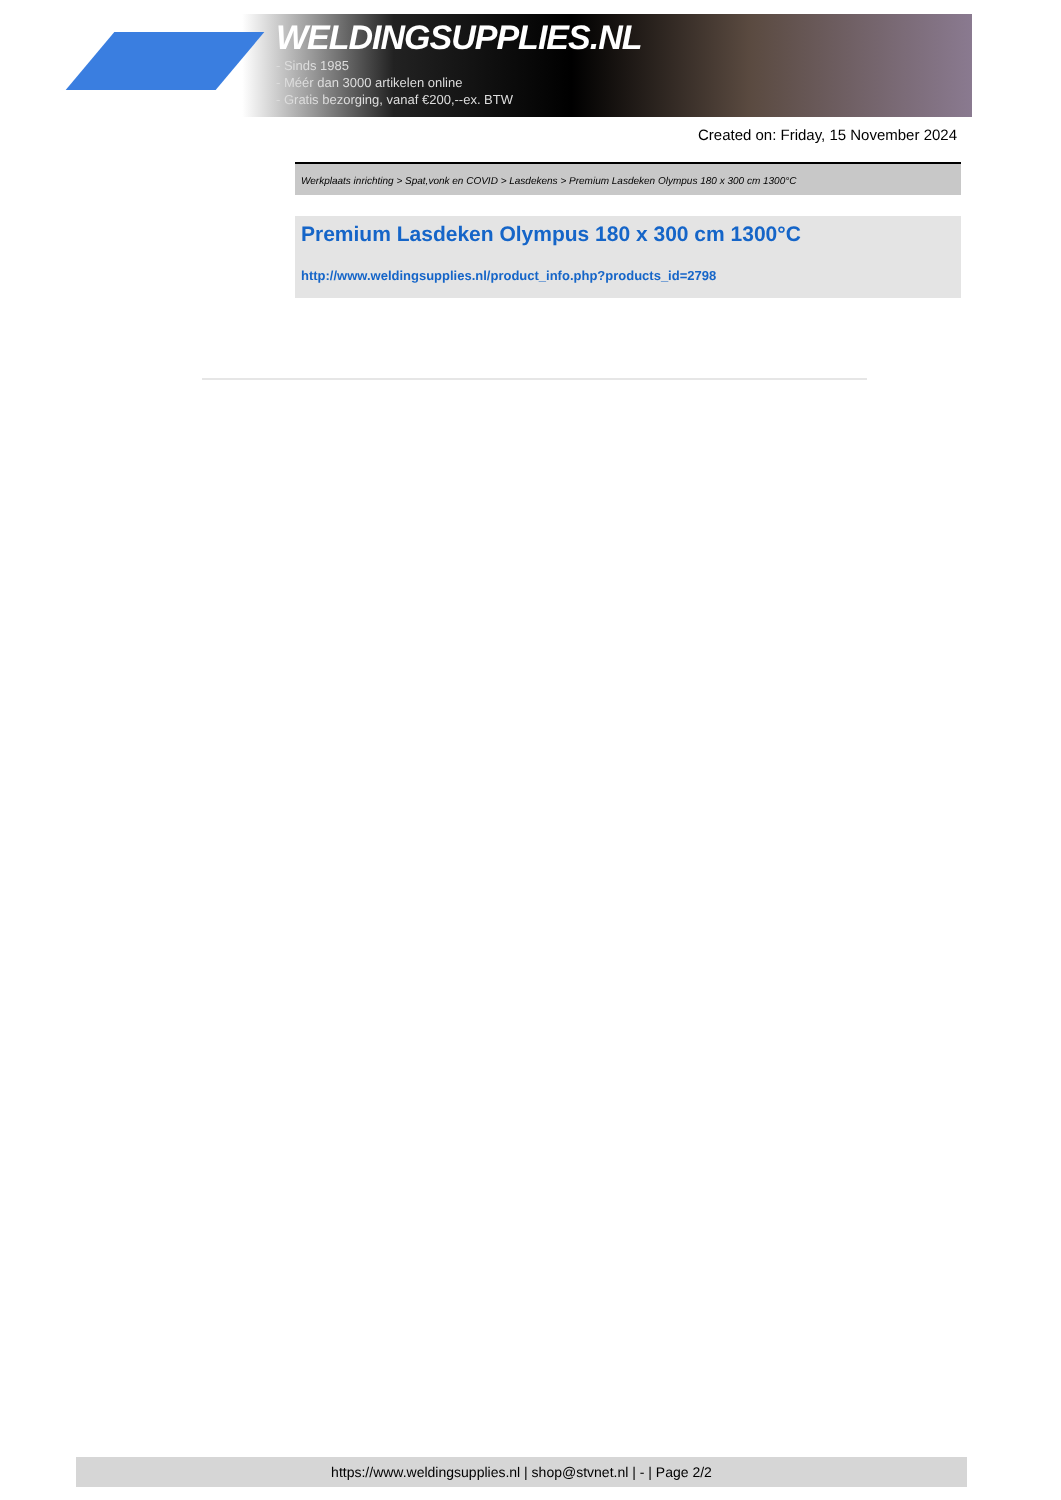WELDINGSUPPLIES.NL
- Sinds 1985
- Méér dan 3000 artikelen online
- Gratis bezorging, vanaf €200,--ex. BTW
Created on: Friday, 15 November 2024
Werkplaats inrichting > Spat,vonk en COVID > Lasdekens > Premium Lasdeken Olympus 180 x 300 cm 1300°C
Premium Lasdeken Olympus 180 x 300 cm 1300°C
http://www.weldingsupplies.nl/product_info.php?products_id=2798
https://www.weldingsupplies.nl | shop@stvnet.nl | - | Page 2/2